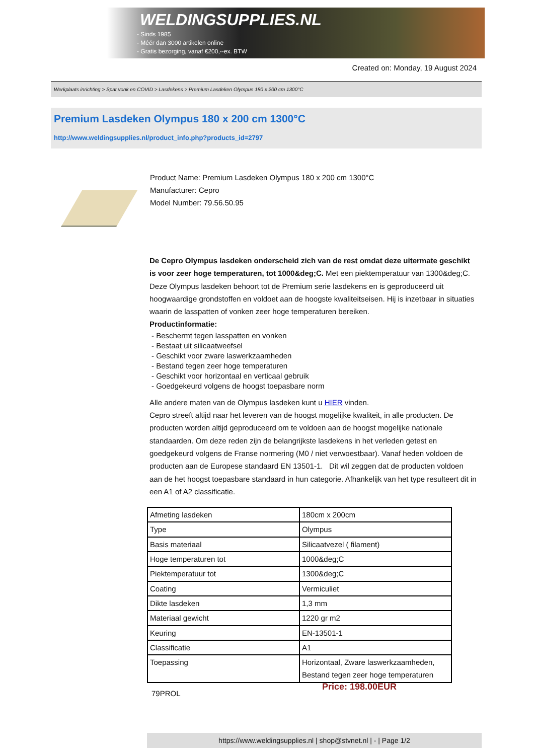WELDINGSUPPLIES.NL
- Sinds 1985
- Méér dan 3000 artikelen online
- Gratis bezorging, vanaf €200,--ex. BTW
Created on: Monday, 19 August 2024
Werkplaats inrichting > Spat,vonk en COVID > Lasdekens > Premium Lasdeken Olympus 180 x 200 cm 1300°C
Premium Lasdeken Olympus 180 x 200 cm 1300°C
http://www.weldingsupplies.nl/product_info.php?products_id=2797
Product Name: Premium Lasdeken Olympus 180 x 200 cm 1300°C
Manufacturer: Cepro
Model Number: 79.56.50.95
De Cepro Olympus lasdeken onderscheid zich van de rest omdat deze uitermate geschikt is voor zeer hoge temperaturen, tot 1000&deg;C. Met een piektemperatuur van 1300&deg;C. Deze Olympus lasdeken behoort tot de Premium serie lasdekens en is geproduceerd uit hoogwaardige grondstoffen en voldoet aan de hoogste kwaliteitseisen. Hij is inzetbaar in situaties waarin de lasspatten of vonken zeer hoge temperaturen bereiken.
Productinformatie:
- Beschermt tegen lasspatten en vonken
- Bestaat uit silicaatweefsel
- Geschikt voor zware laswerkzaamheden
- Bestand tegen zeer hoge temperaturen
- Geschikt voor horizontaal en verticaal gebruik
- Goedgekeurd volgens de hoogst toepasbare norm
Alle andere maten van de Olympus lasdeken kunt u HIER vinden.
Cepro streeft altijd naar het leveren van de hoogst mogelijke kwaliteit, in alle producten. De producten worden altijd geproduceerd om te voldoen aan de hoogst mogelijke nationale standaarden. Om deze reden zijn de belangrijkste lasdekens in het verleden getest en goedgekeurd volgens de Franse normering (M0 / niet verwoestbaar). Vanaf heden voldoen de producten aan de Europese standaard EN 13501-1. Dit wil zeggen dat de producten voldoen aan de het hoogst toepasbare standaard in hun categorie. Afhankelijk van het type resulteert dit in een A1 of A2 classificatie.
| Afmeting lasdeken | 180cm x 200cm |
| Type | Olympus |
| Basis materiaal | Silicaatvezel ( filament) |
| Hoge temperaturen tot | 1000&deg;C |
| Piektemperatuur tot | 1300&deg;C |
| Coating | Vermiculiet |
| Dikte lasdeken | 1,3 mm |
| Materiaal gewicht | 1220 gr m2 |
| Keuring | EN-13501-1 |
| Classificatie | A1 |
| Toepassing | Horizontaal, Zware laswerkzaamheden, Bestand tegen zeer hoge temperaturen |
79PROL
Price: 198.00EUR
https://www.weldingsupplies.nl | shop@stvnet.nl | - | Page 1/2